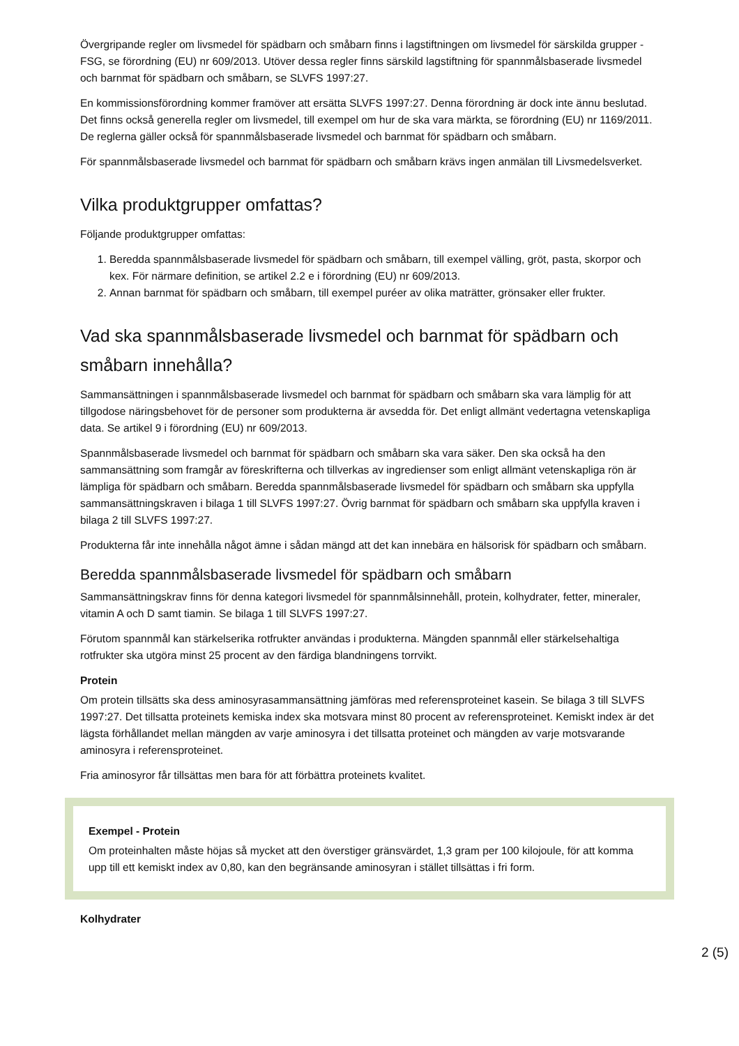Övergripande regler om livsmedel för spädbarn och småbarn finns i lagstiftningen om livsmedel för särskilda grupper - FSG, se förordning (EU) nr 609/2013. Utöver dessa regler finns särskild lagstiftning för spannmålsbaserade livsmedel och barnmat för spädbarn och småbarn, se SLVFS 1997:27.
En kommissionsförordning kommer framöver att ersätta SLVFS 1997:27. Denna förordning är dock inte ännu beslutad. Det finns också generella regler om livsmedel, till exempel om hur de ska vara märkta, se förordning (EU) nr 1169/2011. De reglerna gäller också för spannmålsbaserade livsmedel och barnmat för spädbarn och småbarn.
För spannmålsbaserade livsmedel och barnmat för spädbarn och småbarn krävs ingen anmälan till Livsmedelsverket.
Vilka produktgrupper omfattas?
Följande produktgrupper omfattas:
1. Beredda spannmålsbaserade livsmedel för spädbarn och småbarn, till exempel välling, gröt, pasta, skorpor och kex. För närmare definition, se artikel 2.2 e i förordning (EU) nr 609/2013.
2. Annan barnmat för spädbarn och småbarn, till exempel puréer av olika maträtter, grönsaker eller frukter.
Vad ska spannmålsbaserade livsmedel och barnmat för spädbarn och småbarn innehålla?
Sammansättningen i spannmålsbaserade livsmedel och barnmat för spädbarn och småbarn ska vara lämplig för att tillgodose näringsbehovet för de personer som produkterna är avsedda för. Det enligt allmänt vedertagna vetenskapliga data. Se artikel 9 i förordning (EU) nr 609/2013.
Spannmålsbaserade livsmedel och barnmat för spädbarn och småbarn ska vara säker. Den ska också ha den sammansättning som framgår av föreskrifterna och tillverkas av ingredienser som enligt allmänt vetenskapliga rön är lämpliga för spädbarn och småbarn. Beredda spannmålsbaserade livsmedel för spädbarn och småbarn ska uppfylla sammansättningskraven i bilaga 1 till SLVFS 1997:27. Övrig barnmat för spädbarn och småbarn ska uppfylla kraven i bilaga 2 till SLVFS 1997:27.
Produkterna får inte innehålla något ämne i sådan mängd att det kan innebära en hälsorisk för spädbarn och småbarn.
Beredda spannmålsbaserade livsmedel för spädbarn och småbarn
Sammansättningskrav finns för denna kategori livsmedel för spannmålsinnehåll, protein, kolhydrater, fetter, mineraler, vitamin A och D samt tiamin. Se bilaga 1 till SLVFS 1997:27.
Förutom spannmål kan stärkelserika rotfrukter användas i produkterna. Mängden spannmål eller stärkelsehaltiga rotfrukter ska utgöra minst 25 procent av den färdiga blandningens torrvikt.
Protein
Om protein tillsätts ska dess aminosyrasammansättning jämföras med referensproteinet kasein. Se bilaga 3 till SLVFS 1997:27. Det tillsatta proteinets kemiska index ska motsvara minst 80 procent av referensproteinet. Kemiskt index är det lägsta förhållandet mellan mängden av varje aminosyra i det tillsatta proteinet och mängden av varje motsvarande aminosyra i referensproteinet.
Fria aminosyror får tillsättas men bara för att förbättra proteinets kvalitet.
Exempel - Protein
Om proteinhalten måste höjas så mycket att den överstiger gränsvärdet, 1,3 gram per 100 kilojoule, för att komma upp till ett kemiskt index av 0,80, kan den begränsande aminosyran i stället tillsättas i fri form.
Kolhydrater
2 (5)